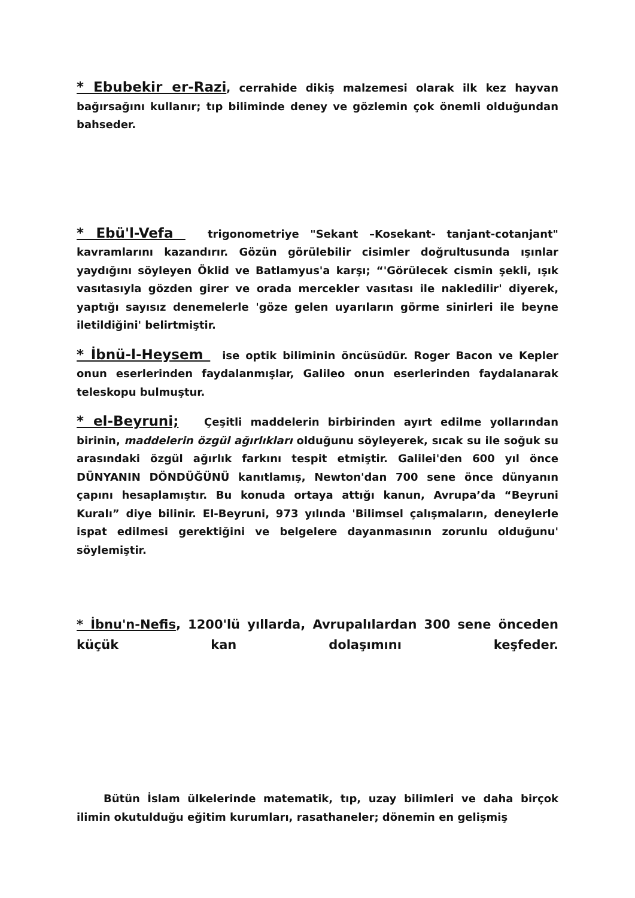* Ebubekir er-Razi, cerrahide dikiş malzemesi olarak ilk kez hayvan bağırsağını kullanır; tıp biliminde deney ve gözlemin çok önemli olduğundan bahseder.
* Ebü'l-Vefa trigonometriye "Sekant –Kosekant- tanjant-cotanjant" kavramlarını kazandırır. Gözün görülebilir cisimler doğrultusunda ışınlar yaydığını söyleyen Öklid ve Batlamyus'a karşı; “'Görülecek cismin şekli, ışık vasıtasıyla gözden girer ve orada mercekler vasıtası ile nakledilir' diyerek, yaptığı sayısız denemelerle 'göze gelen uyarıların görme sinirleri ile beyne iletildiğini' belirtmiştir.
* İbnü-l-Heysem ise optik biliminin öncüsüdür. Roger Bacon ve Kepler onun eserlerinden faydalanmışlar, Galileo onun eserlerinden faydalanarak teleskopu bulmuştur.
* el-Beyruni; Çeşitli maddelerin birbirinden ayırt edilme yollarından birinin, maddelerin özgül ağırlıkları olduğunu söyleyerek, sıcak su ile soğuk su arasındaki özgül ağırlık farkını tespit etmiştir. Galilei'den 600 yıl önce DÜNYANIN DÖNDÜĞÜNÜ kanıtlamış, Newton'dan 700 sene önce dünyanın çapını hesaplamıştır. Bu konuda ortaya attığı kanun, Avrupa’da “Beyruni Kuralı” diye bilinir. El-Beyruni, 973 yılında 'Bilimsel çalışmaların, deneylerle ispat edilmesi gerektiğini ve belgelere dayanmasının zorunlu olduğunu' söylemiştir.
* İbnu'n-Nefis, 1200'lü yıllarda, Avrupalılardan 300 sene önceden küçük kan dolaşımını keşfeder.
Bütün İslam ülkelerinde matematik, tıp, uzay bilimleri ve daha birçok ilimin okutulduğu eğitim kurumları, rasathaneler; dönemin en gelişmiş